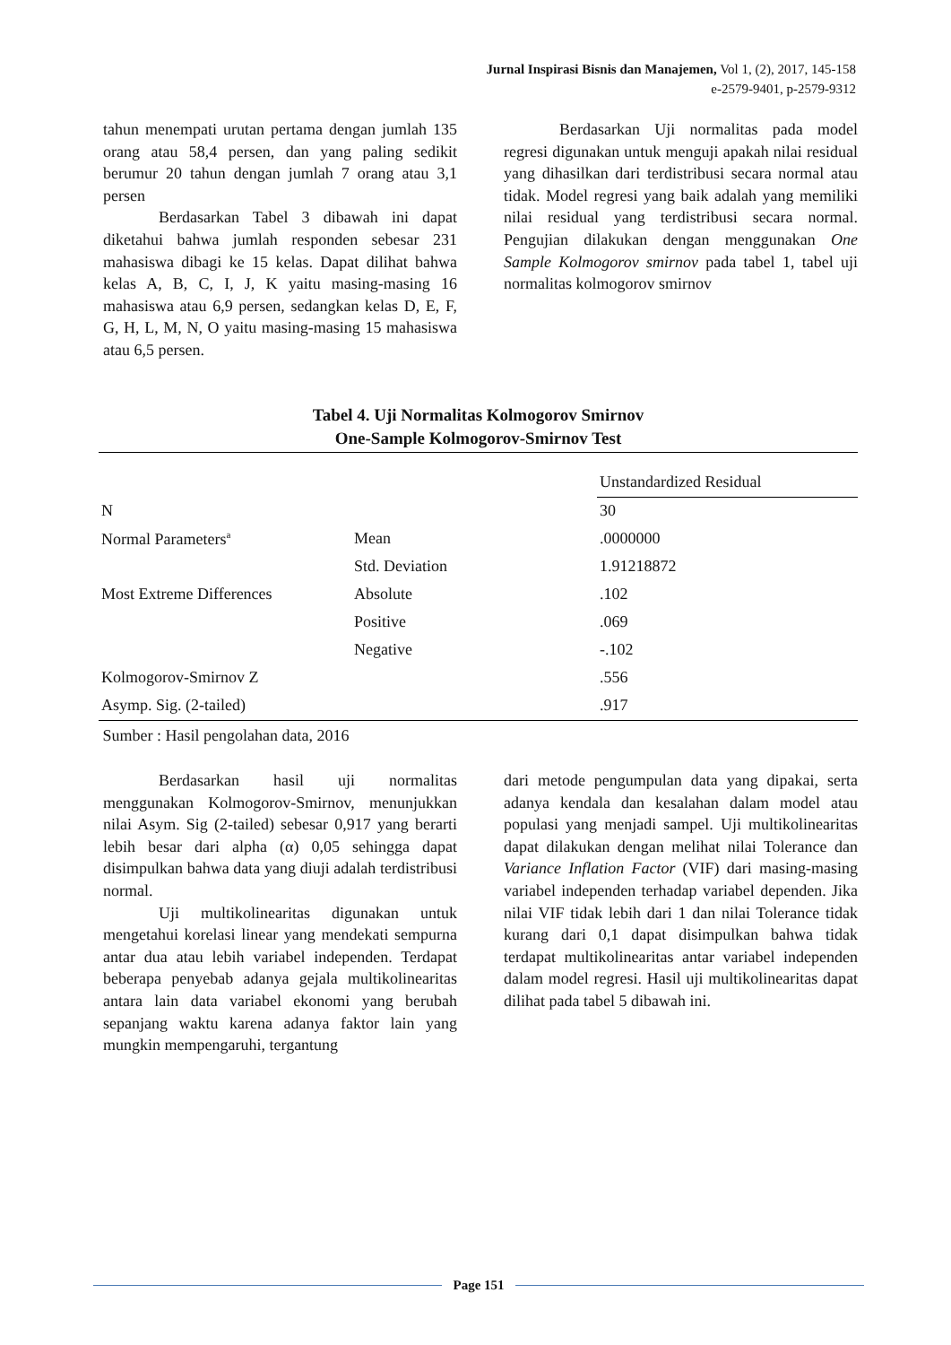Jurnal Inspirasi Bisnis dan Manajemen, Vol 1, (2), 2017, 145-158
e-2579-9401, p-2579-9312
tahun menempati urutan pertama dengan jumlah 135 orang atau 58,4 persen, dan yang paling sedikit berumur 20 tahun dengan jumlah 7 orang atau 3,1 persen
Berdasarkan Tabel 3 dibawah ini dapat diketahui bahwa jumlah responden sebesar 231 mahasiswa dibagi ke 15 kelas. Dapat dilihat bahwa kelas A, B, C, I, J, K yaitu masing-masing 16 mahasiswa atau 6,9 persen, sedangkan kelas D, E, F, G, H, L, M, N, O yaitu masing-masing 15 mahasiswa atau 6,5 persen.
Berdasarkan Uji normalitas pada model regresi digunakan untuk menguji apakah nilai residual yang dihasilkan dari terdistribusi secara normal atau tidak. Model regresi yang baik adalah yang memiliki nilai residual yang terdistribusi secara normal. Pengujian dilakukan dengan menggunakan One Sample Kolmogorov smirnov pada tabel 1, tabel uji normalitas kolmogorov smirnov
Tabel 4. Uji Normalitas Kolmogorov Smirnov
One-Sample Kolmogorov-Smirnov Test
| | | Unstandardized Residual |
| N | | 30 |
| Normal Parameters<sup>a</sup> | Mean | .0000000 |
| | Std. Deviation | 1.91218872 |
| Most Extreme Differences | Absolute | .102 |
| | Positive | .069 |
| | Negative | -.102 |
| Kolmogorov-Smirnov Z | | .556 |
| Asymp. Sig. (2-tailed) | | .917 |
Sumber : Hasil pengolahan data, 2016
Berdasarkan hasil uji normalitas menggunakan Kolmogorov-Smirnov, menunjukkan nilai Asym. Sig (2-tailed) sebesar 0,917 yang berarti lebih besar dari alpha (α) 0,05 sehingga dapat disimpulkan bahwa data yang diuji adalah terdistribusi normal.
Uji multikolinearitas digunakan untuk mengetahui korelasi linear yang mendekati sempurna antar dua atau lebih variabel independen. Terdapat beberapa penyebab adanya gejala multikolinearitas antara lain data variabel ekonomi yang berubah sepanjang waktu karena adanya faktor lain yang mungkin mempengaruhi, tergantung
dari metode pengumpulan data yang dipakai, serta adanya kendala dan kesalahan dalam model atau populasi yang menjadi sampel. Uji multikolinearitas dapat dilakukan dengan melihat nilai Tolerance dan Variance Inflation Factor (VIF) dari masing-masing variabel independen terhadap variabel dependen. Jika nilai VIF tidak lebih dari 1 dan nilai Tolerance tidak kurang dari 0,1 dapat disimpulkan bahwa tidak terdapat multikolinearitas antar variabel independen dalam model regresi. Hasil uji multikolinearitas dapat dilihat pada tabel 5 dibawah ini.
Page 151